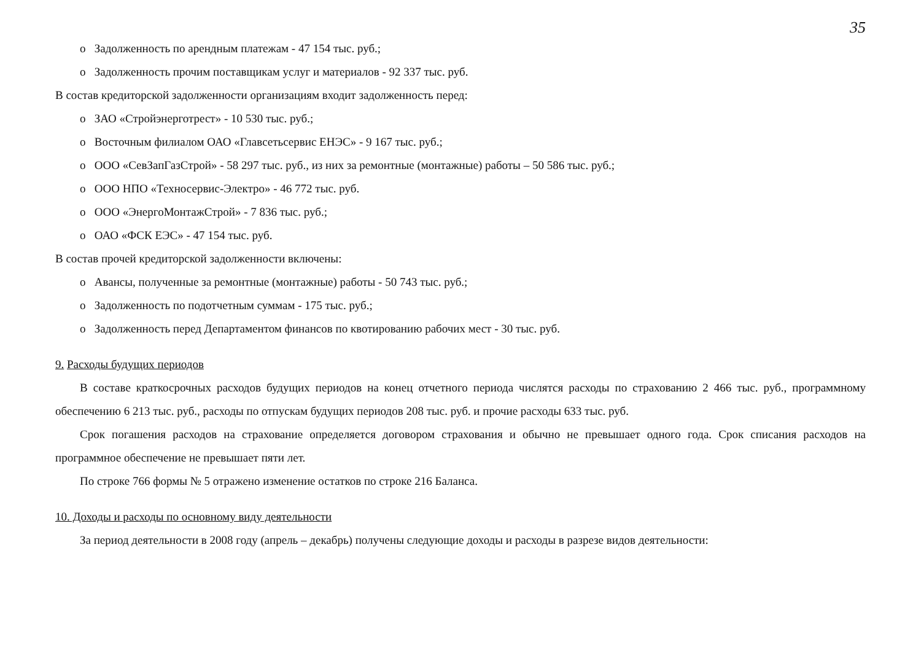35
o Задолженность по арендным платежам - 47 154 тыс. руб.;
o Задолженность прочим поставщикам услуг и материалов - 92 337 тыс. руб.
В состав кредиторской задолженности организациям входит задолженность перед:
o ЗАО «Стройэнерготрест» - 10 530 тыс. руб.;
o Восточным филиалом ОАО «Главсетьсервис ЕНЭС» - 9 167 тыс. руб.;
o ООО «СевЗапГазСтрой» - 58 297 тыс. руб., из них за ремонтные (монтажные) работы – 50 586 тыс. руб.;
o ООО НПО «Техносервис-Электро» - 46 772 тыс. руб.
o ООО «ЭнергоМонтажСтрой» - 7 836 тыс. руб.;
o ОАО «ФСК ЕЭС» - 47 154 тыс. руб.
В состав прочей кредиторской задолженности включены:
o Авансы, полученные за ремонтные (монтажные) работы - 50 743 тыс. руб.;
o Задолженность по подотчетным суммам - 175 тыс. руб.;
o Задолженность перед Департаментом финансов по квотированию рабочих мест - 30 тыс. руб.
9. Расходы будущих периодов
В составе краткосрочных расходов будущих периодов на конец отчетного периода числятся расходы по страхованию 2 466 тыс. руб., программному обеспечению 6 213 тыс. руб., расходы по отпускам будущих периодов 208 тыс. руб. и прочие расходы 633 тыс. руб.
Срок погашения расходов на страхование определяется договором страхования и обычно не превышает одного года. Срок списания расходов на программное обеспечение не превышает пяти лет.
По строке 766 формы № 5 отражено изменение остатков по строке 216 Баланса.
10. Доходы и расходы по основному виду деятельности
За период деятельности в 2008 году (апрель – декабрь) получены следующие доходы и расходы в разрезе видов деятельности: